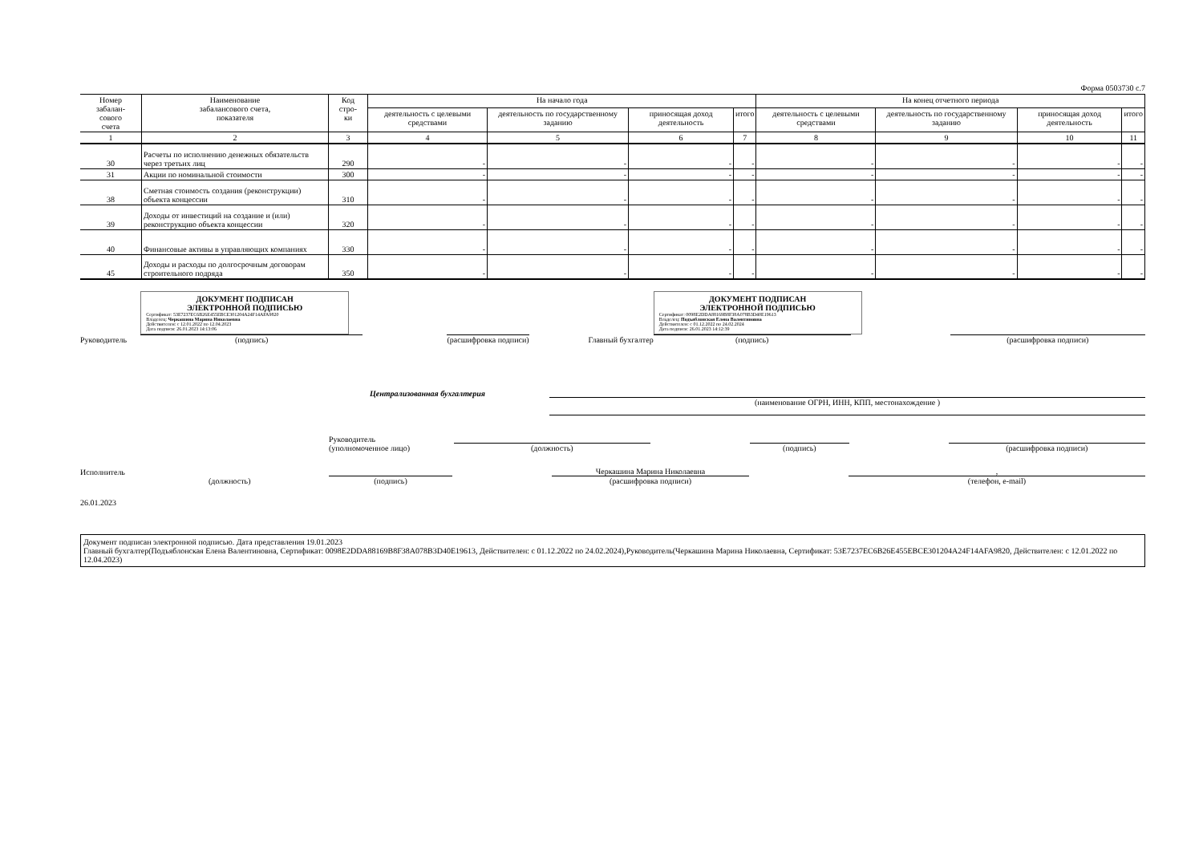Форма 0503730 с.7
| Номер забалан- сового счета | Наименование забалансового счета, показателя | Код стро- ки | На начало года | | | | На конец отчетного периода | | | |
| --- | --- | --- | --- | --- | --- | --- | --- | --- | --- | --- |
| | | | деятельность с целевыми средствами | деятельность по государственному заданию | приносящая доход деятельность | итого | деятельность с целевыми средствами | деятельность по государственному заданию | приносящая доход деятельность | итого |
| 1 | 2 | 3 | 4 | 5 | 6 | 7 | 8 | 9 | 10 | 11 |
| 30 | Расчеты по исполнению денежных обязательств через третьих лиц | 290 | - | - | - | - | - | - | - | - |
| 31 | Акции по номинальной стоимости | 300 | - | - | - | - | - | - | - | - |
| 38 | Сметная стоимость создания (реконструкции) объекта концессии | 310 | - | - | - | - | - | - | - | - |
| 39 | Доходы от инвестиций на создание и (или) реконструкцию объекта концессии | 320 | - | - | - | - | - | - | - | - |
| 40 | Финансовые активы в управляющих компаниях | 330 | - | - | - | - | - | - | - | - |
| 45 | Доходы и расходы по долгосрочным договорам строительного подряда | 350 | - | - | - | - | - | - | - | - |
Руководитель
ДОКУМЕНТ ПОДПИСАН
ЭЛЕКТРОННОЙ ПОДПИСЬЮ
Сертификат: 53E7237EC6B26E455EBCE301204A24F14AFA9820
Владелец: Черкашина Марина Николаевна
Действителен: с 12.01.2022 по 12.04.2023
Дата подписи: 26.01.2023 14:13:06
(подпись)
(расшифровка подписи)
Главный бухгалтер
ДОКУМЕНТ ПОДПИСАН
ЭЛЕКТРОННОЙ ПОДПИСЬЮ
Сертификат: 0098E2DDA88169B8F38A078B3D40E19613
Владелец: Подъяблонская Елена Валентиновна
Действителен: с 01.12.2022 по 24.02.2024
Дата подписи: 26.01.2023 14:12:39
(подпись)
(расшифровка подписи)
Централизованная бухгалтерия
(наименование ОГРН, ИНН, КПП, местонахождение )
Руководитель
(уполномоченное лицо)
(должность)
(подпись)
(расшифровка подписи)
Исполнитель
(должность)
(подпись)
Черкашина Марина Николаевна
(расшифровка подписи)
,
(телефон, e-mail)
26.01.2023
Документ подписан электронной подписью. Дата представления 19.01.2023
Главный бухгалтер(Подъяблонская Елена Валентиновна, Сертификат: 0098E2DDA88169B8F38A078B3D40E19613, Действителен: с 01.12.2022 по 24.02.2024),Руководитель(Черкашина Марина Николаевна, Сертификат: 53E7237EC6B26E455EBCE301204A24F14AFA9820, Действителен: с 12.01.2022 по 12.04.2023)